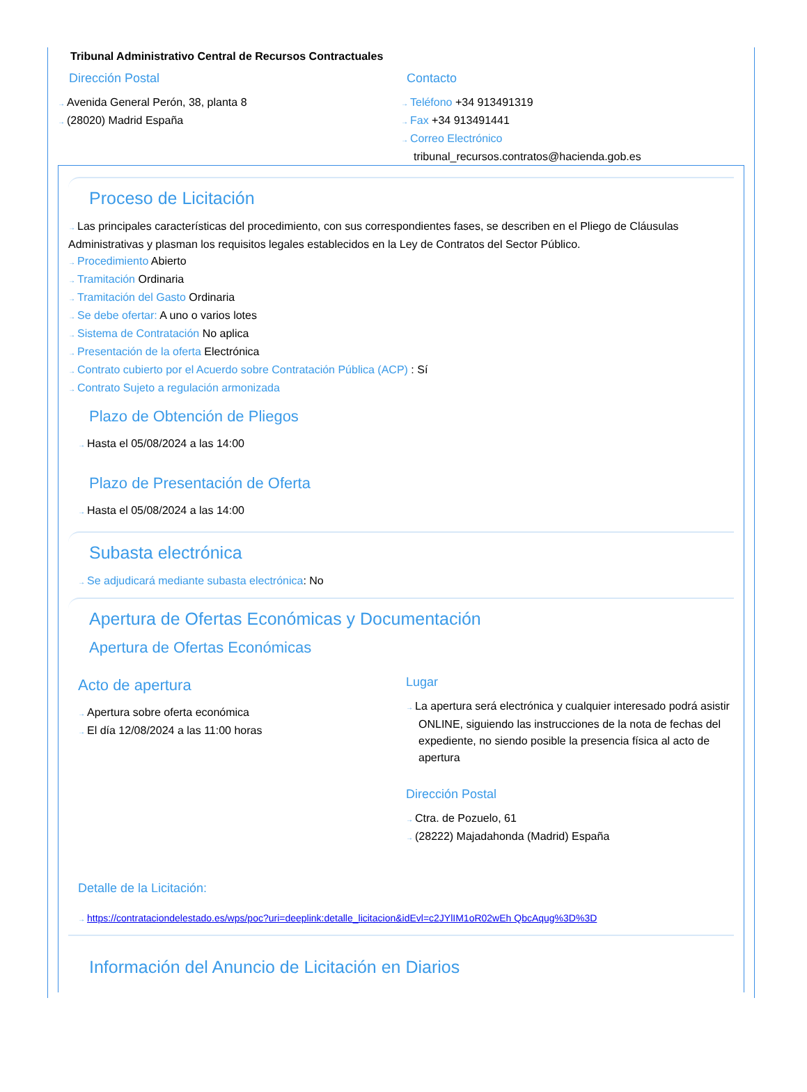Tribunal Administrativo Central de Recursos Contractuales
Dirección Postal
→ Avenida General Perón, 38, planta 8
→ (28020) Madrid España
Contacto
→ Teléfono +34 913491319
→ Fax +34 913491441
→ Correo Electrónico
tribunal_recursos.contratos@hacienda.gob.es
Proceso de Licitación
→ Las principales características del procedimiento, con sus correspondientes fases, se describen en el Pliego de Cláusulas Administrativas y plasman los requisitos legales establecidos en la Ley de Contratos del Sector Público.
→ Procedimiento Abierto
→ Tramitación Ordinaria
→ Tramitación del Gasto Ordinaria
→ Se debe ofertar: A uno o varios lotes
→ Sistema de Contratación No aplica
→ Presentación de la oferta Electrónica
→ Contrato cubierto por el Acuerdo sobre Contratación Pública (ACP) : Sí
→ Contrato Sujeto a regulación armonizada
Plazo de Obtención de Pliegos
→ Hasta el 05/08/2024 a las 14:00
Plazo de Presentación de Oferta
→ Hasta el 05/08/2024 a las 14:00
Subasta electrónica
→ Se adjudicará mediante subasta electrónica: No
Apertura de Ofertas Económicas y Documentación
Apertura de Ofertas Económicas
Acto de apertura
→ Apertura sobre oferta económica
→ El día 12/08/2024 a las 11:00 horas
Lugar
→ La apertura será electrónica y cualquier interesado podrá asistir ONLINE, siguiendo las instrucciones de la nota de fechas del expediente, no siendo posible la presencia física al acto de apertura
Dirección Postal
→ Ctra. de Pozuelo, 61
→ (28222) Majadahonda (Madrid) España
Detalle de la Licitación:
→ https://contrataciondelestado.es/wps/poc?uri=deeplink:detalle_licitacion&idEvl=c2JYlIM1oR02wEh QbcAqug%3D%3D
Información del Anuncio de Licitación en Diarios